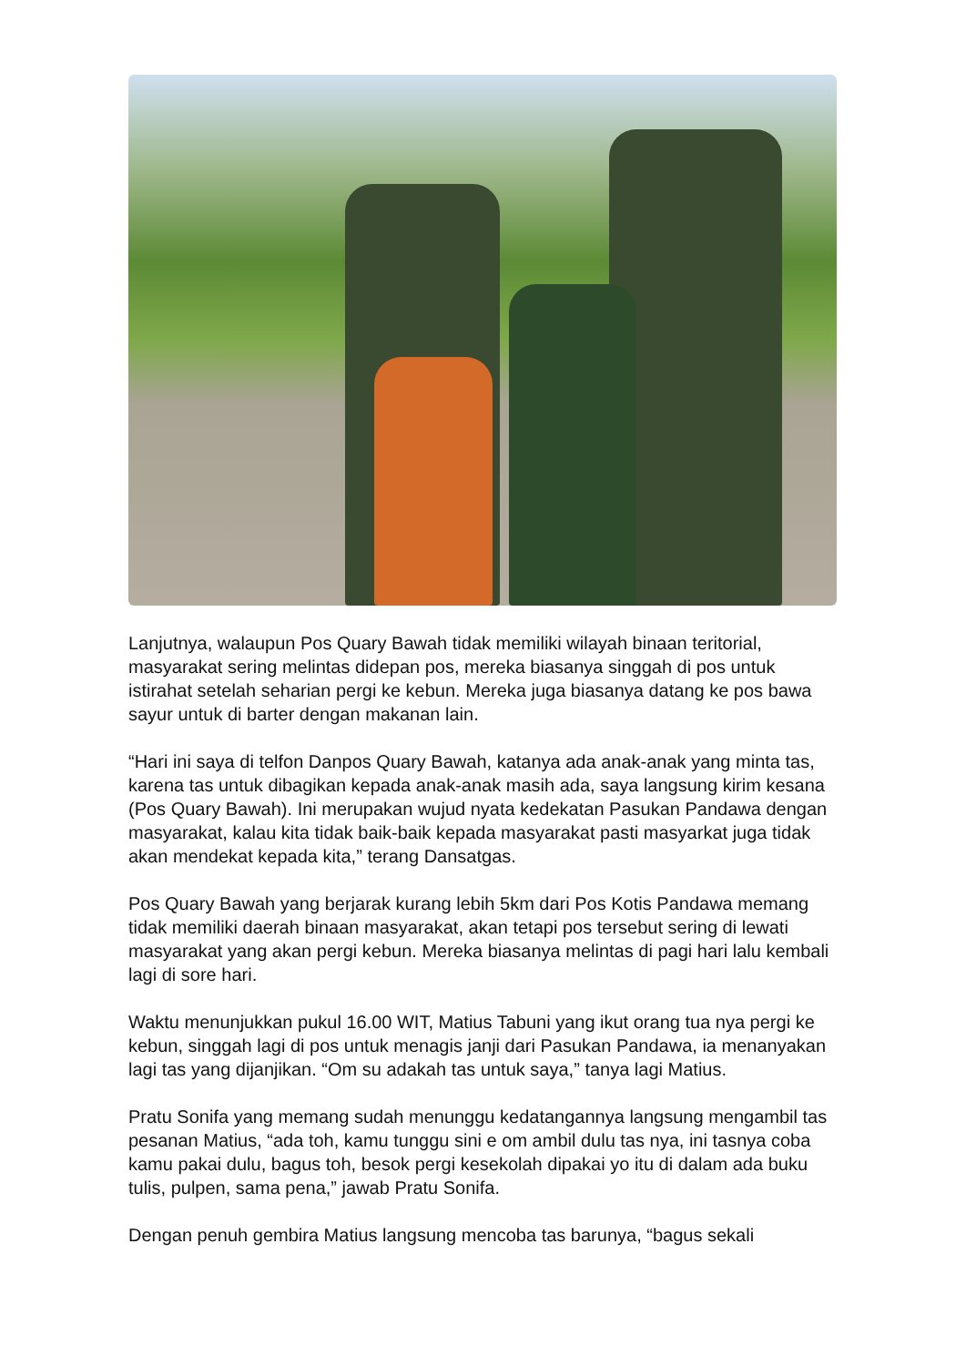Lanjutnya, walaupun Pos Quary Bawah tidak memiliki wilayah binaan teritorial, masyarakat sering melintas didepan pos, mereka biasanya singgah di pos untuk istirahat setelah seharian pergi ke kebun. Mereka juga biasanya datang ke pos bawa sayur untuk di barter dengan makanan lain.
“Hari ini saya di telfon Danpos Quary Bawah, katanya ada anak-anak yang minta tas, karena tas untuk dibagikan kepada anak-anak masih ada, saya langsung kirim kesana (Pos Quary Bawah). Ini merupakan wujud nyata kedekatan Pasukan Pandawa dengan masyarakat, kalau kita tidak baik-baik kepada masyarakat pasti masyarkat juga tidak akan mendekat kepada kita,” terang Dansatgas.
Pos Quary Bawah yang berjarak kurang lebih 5km dari Pos Kotis Pandawa memang tidak memiliki daerah binaan masyarakat, akan tetapi pos tersebut sering di lewati masyarakat yang akan pergi kebun. Mereka biasanya melintas di pagi hari lalu kembali lagi di sore hari.
Waktu menunjukkan pukul 16.00 WIT, Matius Tabuni yang ikut orang tua nya pergi ke kebun, singgah lagi di pos untuk menagis janji dari Pasukan Pandawa, ia menanyakan lagi tas yang dijanjikan. “Om su adakah tas untuk saya,” tanya lagi Matius.
Pratu Sonifa yang memang sudah menunggu kedatangannya langsung mengambil tas pesanan Matius, “ada toh, kamu tunggu sini e om ambil dulu tas nya, ini tasnya coba kamu pakai dulu, bagus toh, besok pergi kesekolah dipakai yo itu di dalam ada buku tulis, pulpen, sama pena,” jawab Pratu Sonifa.
Dengan penuh gembira Matius langsung mencoba tas barunya, “bagus sekali